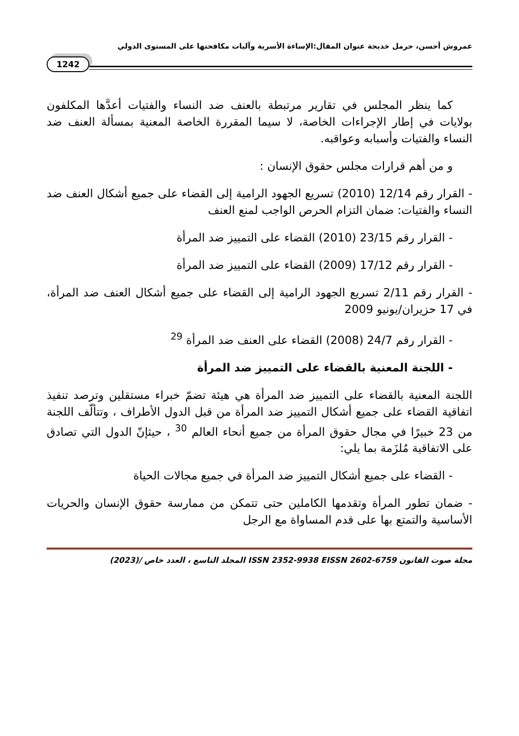عمروش أحسن، حرمل خديجة عنوان المقال:الإساءة الأسرية وآليات مكافحتها على المستوى الدولي
1242
كما ينظر المجلس في تقارير مرتبطة بالعنف ضد النساء والفتيات أعدَّها المكلفون بولايات في إطار الإجراءات الخاصة، لا سيما المقررة الخاصة المعنية بمسألة العنف ضد النساء والفتيات وأسبابه وعواقبه.
و من أهم قرارات مجلس حقوق الإنسان :
- القرار رقم 12/14 (2010) تسريع الجهود الرامية إلى القضاء على جميع أشكال العنف ضد النساء والفتيات: ضمان التزام الحرص الواجب لمنع العنف
- القرار رقم 23/15 (2010) القضاء على التمييز ضد المرأة
- القرار رقم 17/12 (2009) القضاء على التمييز ضد المرأة
- القرار رقم 2/11 تسريع الجهود الرامية إلى القضاء على جميع أشكال العنف ضد المرأة، في 17 حزيران/يونيو 2009
- القرار رقم 24/7 (2008) القضاء على العنف ضد المرأة <sup>29</sup>
- اللجنة المعنية بالقضاء على التمييز ضد المرأة
اللجنة المعنية بالقضاء على التمييز ضد المرأة هي هيئة تضمّ خبراء مستقلين وترصد تنفيذ اتفاقية القضاء على جميع أشكال التمييز ضد المرأة من قبل الدول الأطراف ، وتتألّف اللجنة من 23 خبيرًا في مجال حقوق المرأة من جميع أنحاء العالم <sup>30</sup> ، حيثإنّ الدول التي تصادق على الاتفاقية مُلزَمة بما يلي:
- القضاء على جميع أشكال التمييز ضد المرأة في جميع مجالات الحياة
- ضمان تطور المرأة وتقدمها الكاملين حتى تتمكن من ممارسة حقوق الإنسان والحريات الأساسية والتمتع بها على قدم المساواة مع الرجل
مجلة صوت القانون ISSN 2352-9938 EISSN 2602-6759 المجلد التاسع ، العدد خاص /(2023)